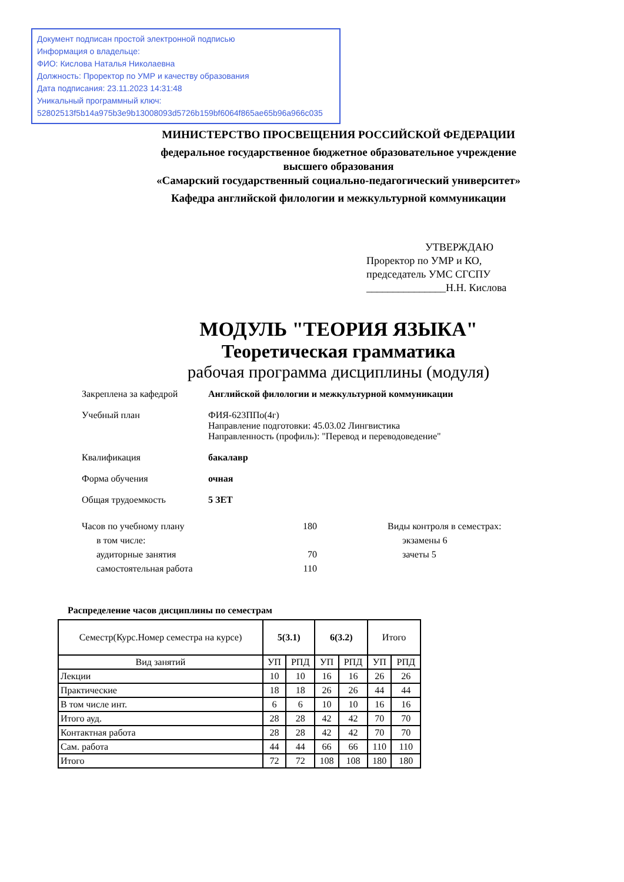Документ подписан простой электронной подписью
Информация о владельце:
ФИО: Кислова Наталья Николаевна
Должность: Проректор по УМР и качеству образования
Дата подписания: 23.11.2023 14:31:48
Уникальный программный ключ:
52802513f5b14a975b3e9b13008093d5726b159bf6064f865ae65b96a966c035
МИНИСТЕРСТВО ПРОСВЕЩЕНИЯ РОССИЙСКОЙ ФЕДЕРАЦИИ
федеральное государственное бюджетное образовательное учреждение
высшего образования
«Самарский государственный социально-педагогический университет»
Кафедра английской филологии и межкультурной коммуникации
УТВЕРЖДАЮ
Проректор по УМР и КО,
председатель УМС СГСПУ
_______________Н.Н. Кислова
МОДУЛЬ "ТЕОРИЯ ЯЗЫКА"
Теоретическая грамматика
рабочая программа дисциплины (модуля)
Закреплена за кафедрой
Английской филологии и межкультурной коммуникации
Учебный план
ФИЯ-623ППо(4г)
Направление подготовки: 45.03.02 Лингвистика
Направленность (профиль): "Перевод и переводоведение"
Квалификация
бакалавр
Форма обучения
очная
Общая трудоемкость
5 ЗЕТ
Часов по учебному плану 180
в том числе:
аудиторные занятия 70
самостоятельная работа 110
Виды контроля в семестрах:
экзамены 6
зачеты 5
Распределение часов дисциплины по семестрам
| Семестр(Курс.Номер семестра на курсе) | 5(3.1) | | 6(3.2) | | Итого | |
| --- | --- | --- | --- | --- | --- | --- |
| Вид занятий | УП | РПД | УП | РПД | УП | РПД |
| Лекции | 10 | 10 | 16 | 16 | 26 | 26 |
| Практические | 18 | 18 | 26 | 26 | 44 | 44 |
| В том числе инт. | 6 | 6 | 10 | 10 | 16 | 16 |
| Итого ауд. | 28 | 28 | 42 | 42 | 70 | 70 |
| Контактная работа | 28 | 28 | 42 | 42 | 70 | 70 |
| Сам. работа | 44 | 44 | 66 | 66 | 110 | 110 |
| Итого | 72 | 72 | 108 | 108 | 180 | 180 |